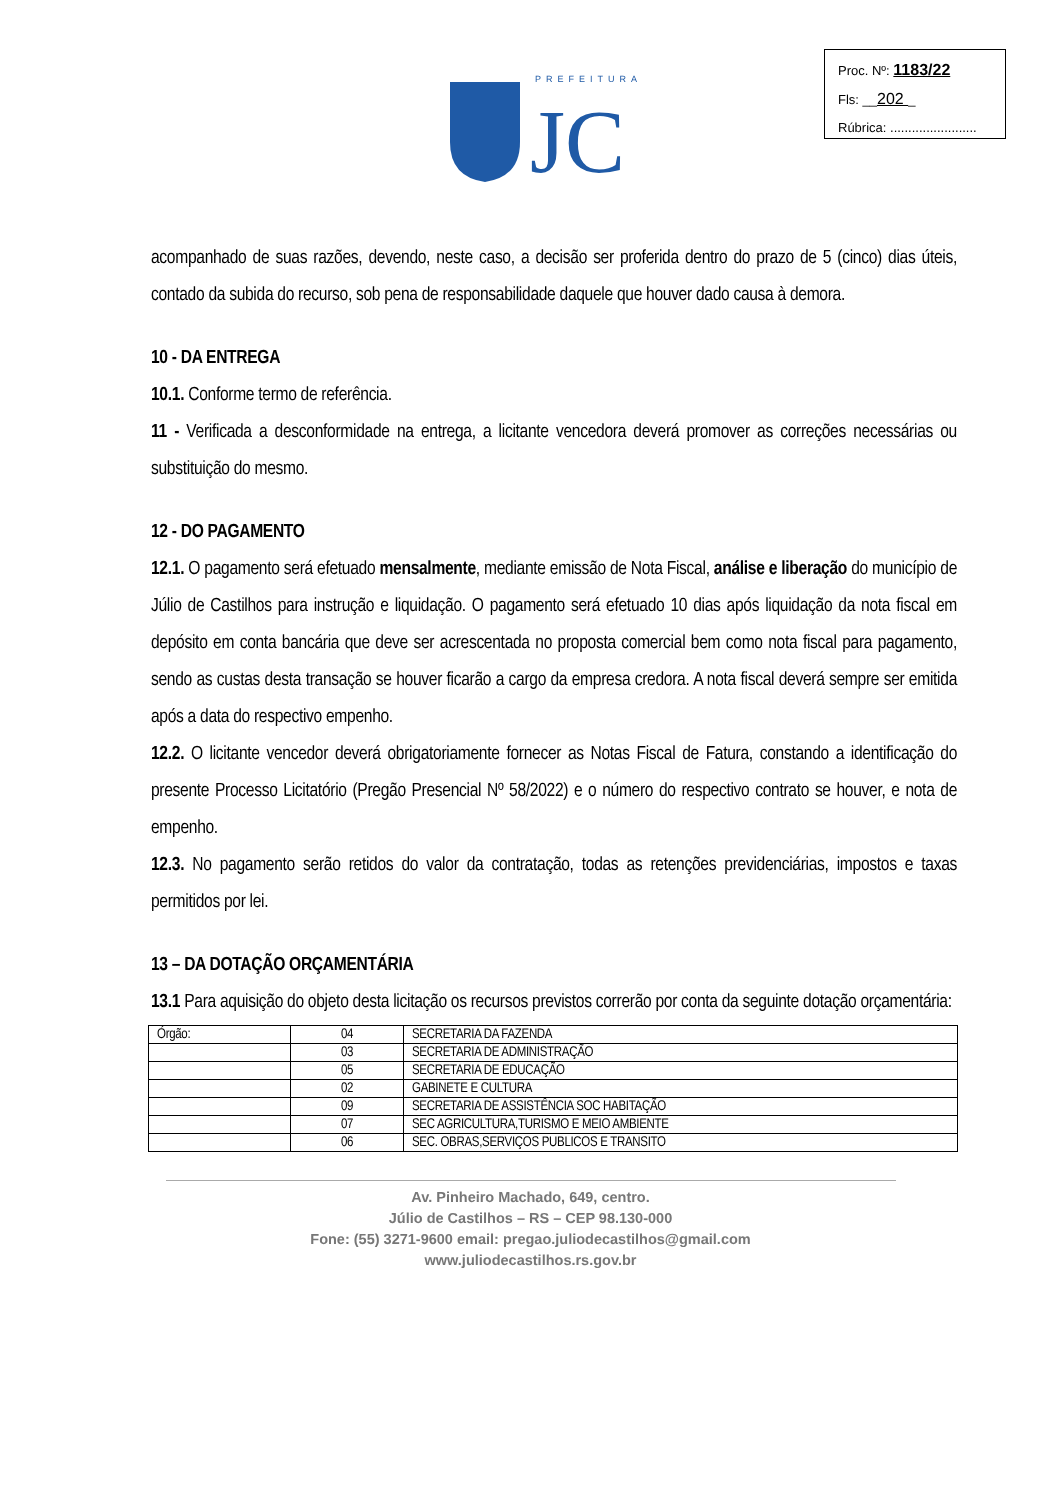PREFEITURA
JC
Proc. Nº: 1183/22
Fls: __202 _
Rúbrica: ........................
acompanhado de suas razões, devendo, neste caso, a decisão ser proferida dentro do prazo de 5 (cinco) dias úteis, contado da subida do recurso, sob pena de responsabilidade daquele que houver dado causa à demora.
10 - DA ENTREGA
10.1. Conforme termo de referência.
11 - Verificada a desconformidade na entrega, a licitante vencedora deverá promover as correções necessárias ou substituição do mesmo.
12 - DO PAGAMENTO
12.1. O pagamento será efetuado mensalmente, mediante emissão de Nota Fiscal, análise e liberação do município de Júlio de Castilhos para instrução e liquidação. O pagamento será efetuado 10 dias após liquidação da nota fiscal em depósito em conta bancária que deve ser acrescentada no proposta comercial bem como nota fiscal para pagamento, sendo as custas desta transação se houver ficarão a cargo da empresa credora. A nota fiscal deverá sempre ser emitida após a data do respectivo empenho.
12.2. O licitante vencedor deverá obrigatoriamente fornecer as Notas Fiscal de Fatura, constando a identificação do presente Processo Licitatório (Pregão Presencial Nº 58/2022) e o número do respectivo contrato se houver, e nota de empenho.
12.3. No pagamento serão retidos do valor da contratação, todas as retenções previdenciárias, impostos e taxas permitidos por lei.
13 – DA DOTAÇÃO ORÇAMENTÁRIA
13.1 Para aquisição do objeto desta licitação os recursos previstos correrão por conta da seguinte dotação orçamentária:
| Órgão: | 04 | SECRETARIA DA FAZENDA |
| | 03 | SECRETARIA DE ADMINISTRAÇÃO |
| | 05 | SECRETARIA DE EDUCAÇÃO |
| | 02 | GABINETE E CULTURA |
| | 09 | SECRETARIA DE ASSISTÊNCIA SOC HABITAÇÃO |
| | 07 | SEC AGRICULTURA,TURISMO E MEIO AMBIENTE |
| | 06 | SEC. OBRAS,SERVIÇOS PUBLICOS E TRANSITO |
Av. Pinheiro Machado, 649, centro.
Júlio de Castilhos – RS – CEP 98.130-000
Fone: (55) 3271-9600 email: pregao.juliodecastilhos@gmail.com
www.juliodecastilhos.rs.gov.br